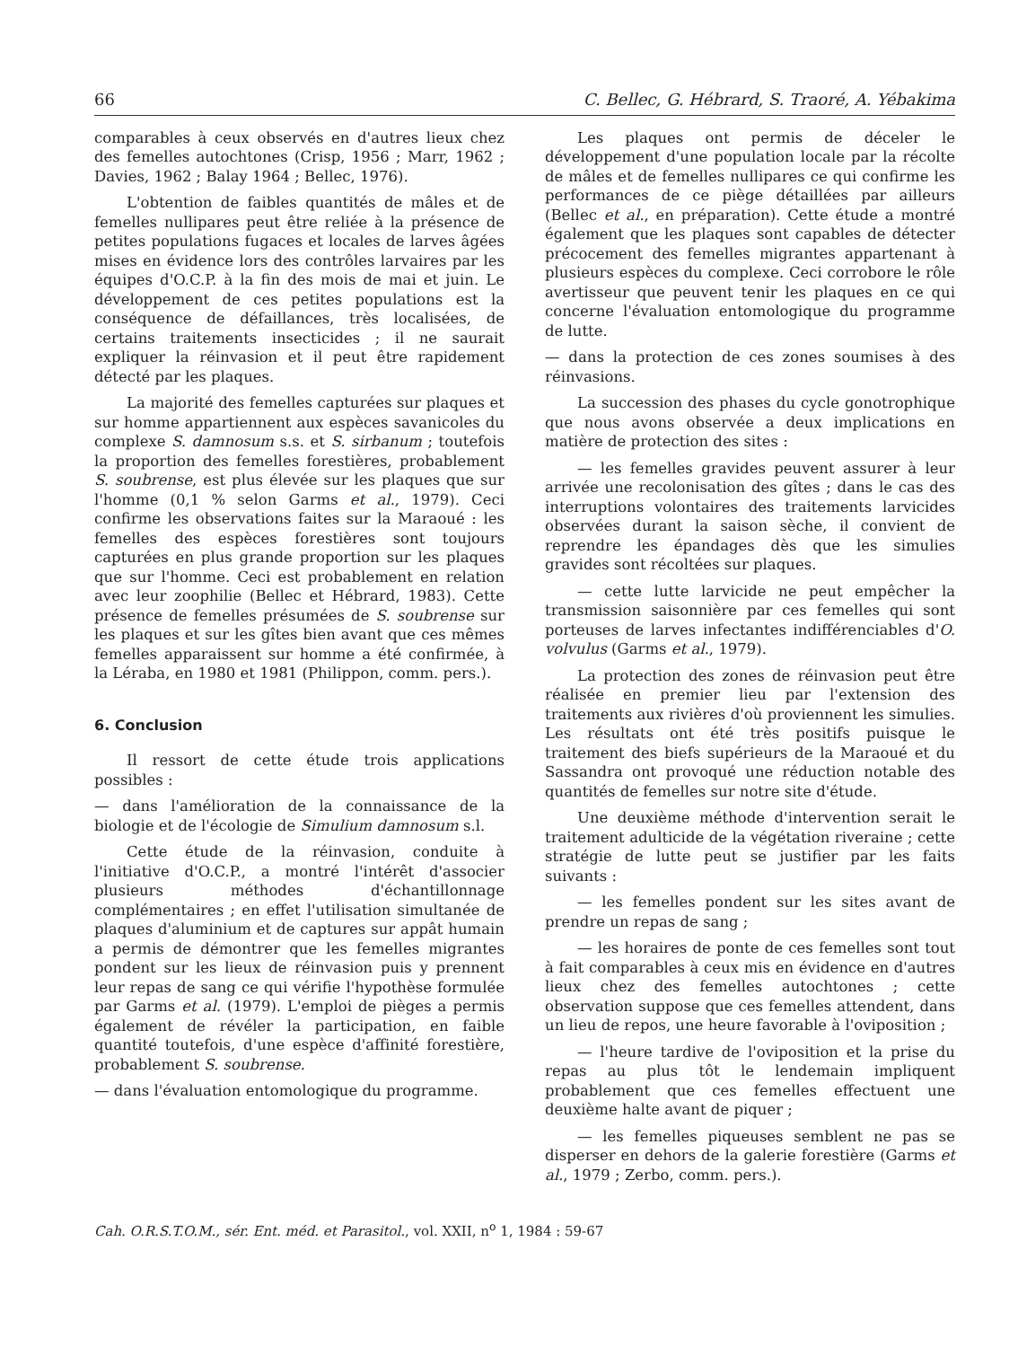66 C. Bellec, G. Hébrard, S. Traoré, A. Yébakima
comparables à ceux observés en d'autres lieux chez des femelles autochtones (Crisp, 1956 ; Marr, 1962 ; Davies, 1962 ; Balay 1964 ; Bellec, 1976).
L'obtention de faibles quantités de mâles et de femelles nullipares peut être reliée à la présence de petites populations fugaces et locales de larves âgées mises en évidence lors des contrôles larvaires par les équipes d'O.C.P. à la fin des mois de mai et juin. Le développement de ces petites populations est la conséquence de défaillances, très localisées, de certains traitements insecticides ; il ne saurait expliquer la réinvasion et il peut être rapidement détecté par les plaques.
La majorité des femelles capturées sur plaques et sur homme appartiennent aux espèces savanicoles du complexe S. damnosum s.s. et S. sirbanum ; toutefois la proportion des femelles forestières, probablement S. soubrense, est plus élevée sur les plaques que sur l'homme (0,1 % selon Garms et al., 1979). Ceci confirme les observations faites sur la Maraoué : les femelles des espèces forestières sont toujours capturées en plus grande proportion sur les plaques que sur l'homme. Ceci est probablement en relation avec leur zoophilie (Bellec et Hébrard, 1983). Cette présence de femelles présumées de S. soubrense sur les plaques et sur les gîtes bien avant que ces mêmes femelles apparaissent sur homme a été confirmée, à la Léraba, en 1980 et 1981 (Philippon, comm. pers.).
6. Conclusion
Il ressort de cette étude trois applications possibles :
— dans l'amélioration de la connaissance de la biologie et de l'écologie de Simulium damnosum s.l.
Cette étude de la réinvasion, conduite à l'initiative d'O.C.P., a montré l'intérêt d'associer plusieurs méthodes d'échantillonnage complémentaires ; en effet l'utilisation simultanée de plaques d'aluminium et de captures sur appât humain a permis de démontrer que les femelles migrantes pondent sur les lieux de réinvasion puis y prennent leur repas de sang ce qui vérifie l'hypothèse formulée par Garms et al. (1979). L'emploi de pièges a permis également de révéler la participation, en faible quantité toutefois, d'une espèce d'affinité forestière, probablement S. soubrense.
— dans l'évaluation entomologique du programme.
Les plaques ont permis de déceler le développement d'une population locale par la récolte de mâles et de femelles nullipares ce qui confirme les performances de ce piège détaillées par ailleurs (Bellec et al., en préparation). Cette étude a montré également que les plaques sont capables de détecter précocement des femelles migrantes appartenant à plusieurs espèces du complexe. Ceci corrobore le rôle avertisseur que peuvent tenir les plaques en ce qui concerne l'évaluation entomologique du programme de lutte.
— dans la protection de ces zones soumises à des réinvasions.
La succession des phases du cycle gonotrophique que nous avons observée a deux implications en matière de protection des sites :
— les femelles gravides peuvent assurer à leur arrivée une recolonisation des gîtes ; dans le cas des interruptions volontaires des traitements larvicides observées durant la saison sèche, il convient de reprendre les épandages dès que les simulies gravides sont récoltées sur plaques.
— cette lutte larvicide ne peut empêcher la transmission saisonnière par ces femelles qui sont porteuses de larves infectantes indifférenciables d'O. volvulus (Garms et al., 1979).
La protection des zones de réinvasion peut être réalisée en premier lieu par l'extension des traitements aux rivières d'où proviennent les simulies. Les résultats ont été très positifs puisque le traitement des biefs supérieurs de la Maraoué et du Sassandra ont provoqué une réduction notable des quantités de femelles sur notre site d'étude.
Une deuxième méthode d'intervention serait le traitement adulticide de la végétation riveraine ; cette stratégie de lutte peut se justifier par les faits suivants :
— les femelles pondent sur les sites avant de prendre un repas de sang ;
— les horaires de ponte de ces femelles sont tout à fait comparables à ceux mis en évidence en d'autres lieux chez des femelles autochtones ; cette observation suppose que ces femelles attendent, dans un lieu de repos, une heure favorable à l'oviposition ;
— l'heure tardive de l'oviposition et la prise du repas au plus tôt le lendemain impliquent probablement que ces femelles effectuent une deuxième halte avant de piquer ;
— les femelles piqueuses semblent ne pas se disperser en dehors de la galerie forestière (Garms et al., 1979 ; Zerbo, comm. pers.).
Cah. O.R.S.T.O.M., sér. Ent. méd. et Parasitol., vol. XXII, n<sup>o</sup> 1, 1984 : 59-67